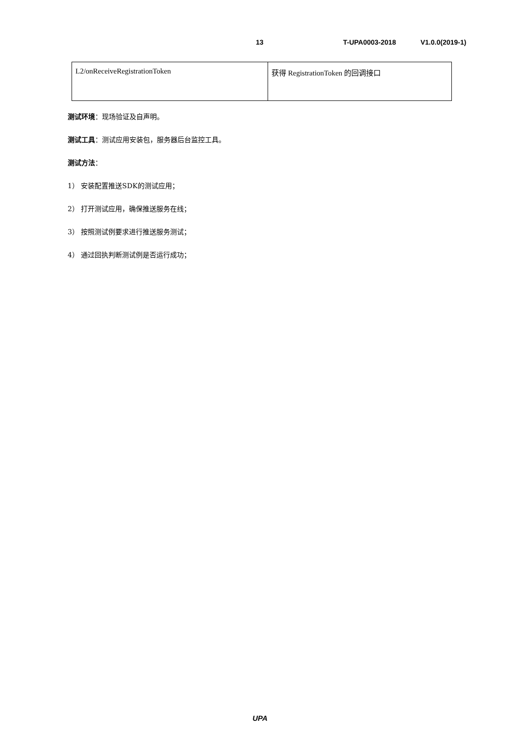13 T-UPA0003-2018 V1.0.0(2019-1)
| L2/onReceiveRegistrationToken | 获得 RegistrationToken 的回调接口 |
测试环境：现场验证及自声明。
测试工具：测试应用安装包，服务器后台监控工具。
测试方法：
1） 安装配置推送SDK的测试应用；
2） 打开测试应用，确保推送服务在线；
3） 按照测试例要求进行推送服务测试；
4） 通过回执判断测试例是否运行成功；
UPA